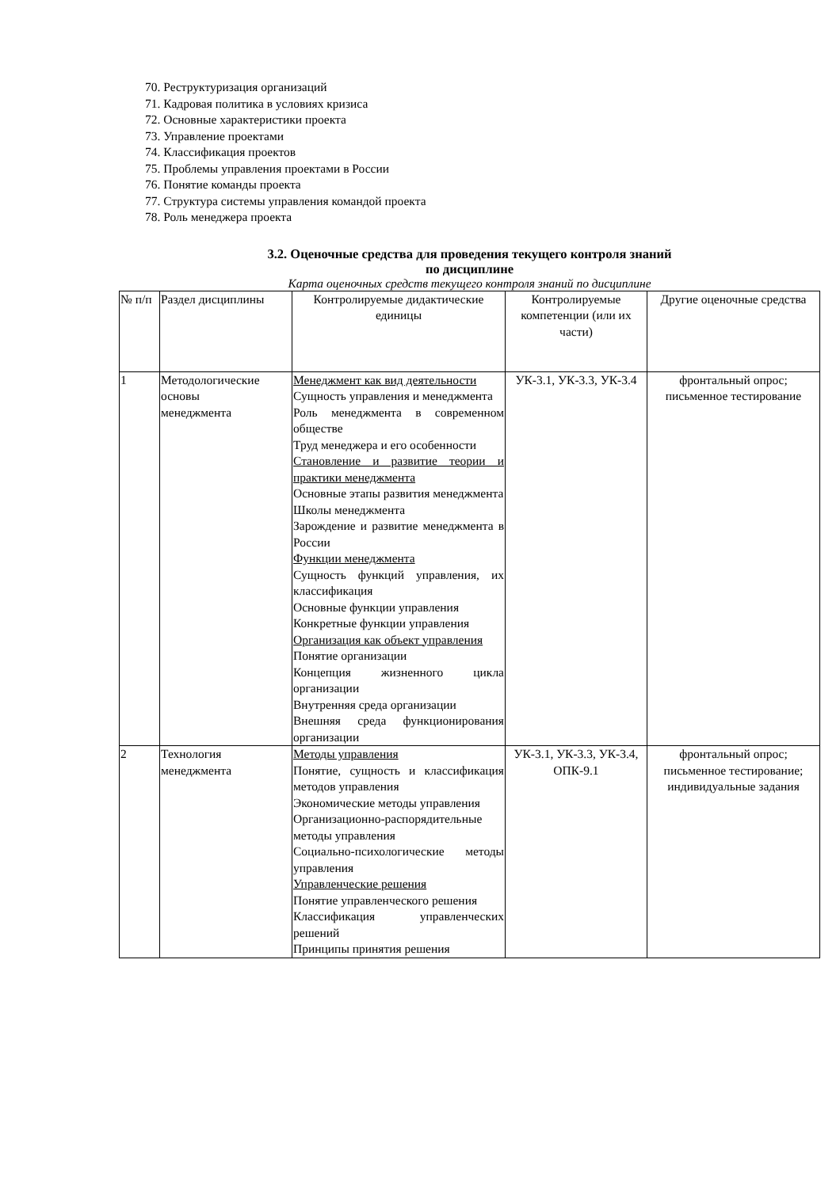70. Реструктуризация организаций
71. Кадровая политика в условиях кризиса
72. Основные характеристики проекта
73. Управление проектами
74. Классификация проектов
75. Проблемы управления проектами в России
76. Понятие команды проекта
77. Структура системы управления командой проекта
78. Роль менеджера проекта
3.2. Оценочные средства для проведения текущего контроля знаний
по дисциплине
Карта оценочных средств текущего контроля знаний по дисциплине
| № п/п | Раздел дисциплины | Контролируемые дидактические единицы | Контролируемые компетенции (или их части) | Другие оценочные средства |
| 1 | Методологические основы менеджмента | Менеджмент как вид деятельности Сущность управления и менеджмента Роль менеджмента в современном обществе Труд менеджера и его особенности Становление и развитие теории и практики менеджмента Основные этапы развития менеджмента Школы менеджмента Зарождение и развитие менеджмента в России Функции менеджмента Сущность функций управления, их классификация Основные функции управления Конкретные функции управления Организация как объект управления Понятие организации Концепция жизненного цикла организации Внутренняя среда организации Внешняя среда функционирования организации | УК-3.1, УК-3.3, УК-3.4 | фронтальный опрос; письменное тестирование |
| 2 | Технология менеджмента | Методы управления Понятие, сущность и классификация методов управления Экономические методы управления Организационно-распорядительные методы управления Социально-психологические методы управления Управленческие решения Понятие управленческого решения Классификация управленческих решений Принципы принятия решения | УК-3.1, УК-3.3, УК-3.4, ОПК-9.1 | фронтальный опрос; письменное тестирование; индивидуальные задания |